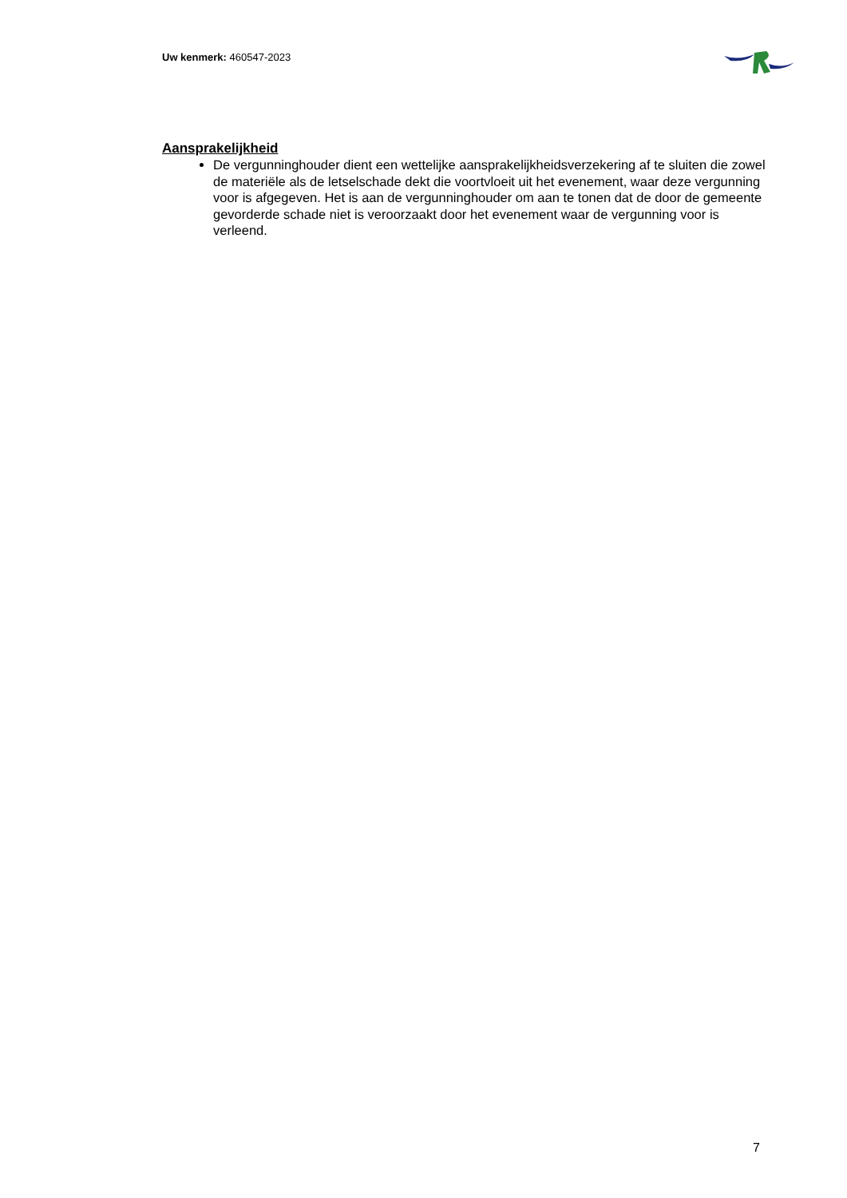Uw kenmerk: 460547-2023
Aansprakelijkheid
De vergunninghouder dient een wettelijke aansprakelijkheidsverzekering af te sluiten die zowel de materiële als de letselschade dekt die voortvloeit uit het evenement, waar deze vergunning voor is afgegeven. Het is aan de vergunninghouder om aan te tonen dat de door de gemeente gevorderde schade niet is veroorzaakt door het evenement waar de vergunning voor is verleend.
7